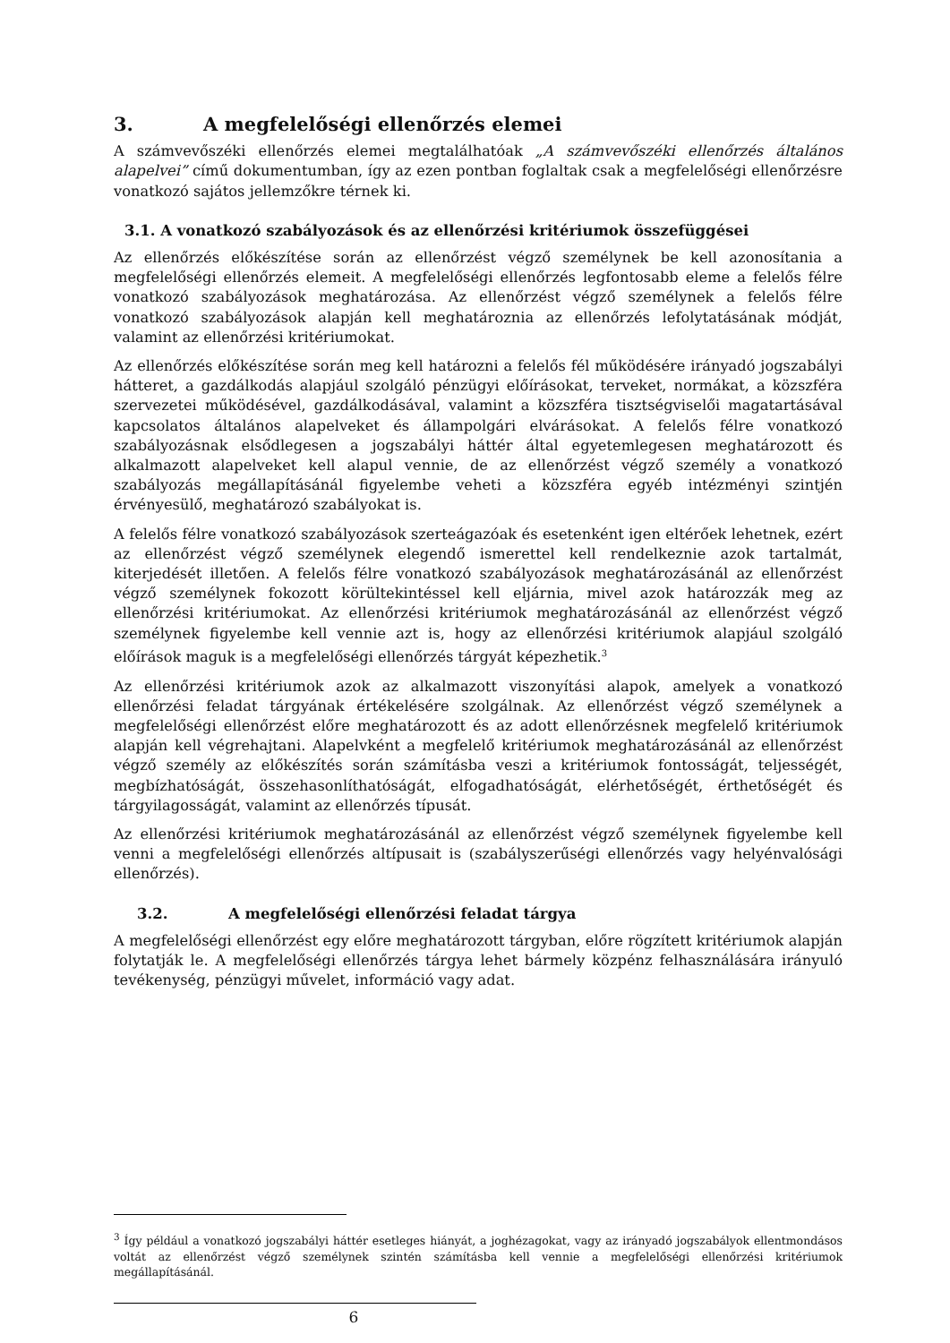3. A megfelelőségi ellenőrzés elemei
A számvevőszéki ellenőrzés elemei megtalálhatóak „A számvevőszéki ellenőrzés általános alapelvei” című dokumentumban, így az ezen pontban foglaltak csak a megfelelőségi ellenőrzésre vonatkozó sajátos jellemzőkre térnek ki.
3.1. A vonatkozó szabályozások és az ellenőrzési kritériumok összefüggései
Az ellenőrzés előkészítése során az ellenőrzést végző személynek be kell azonosítania a megfelelőségi ellenőrzés elemeit. A megfelelőségi ellenőrzés legfontosabb eleme a felelős félre vonatkozó szabályozások meghatározása. Az ellenőrzést végző személynek a felelős félre vonatkozó szabályozások alapján kell meghatároznia az ellenőrzés lefolytatásának módját, valamint az ellenőrzési kritériumokat.
Az ellenőrzés előkészítése során meg kell határozni a felelős fél működésére irányadó jogszabályi hátteret, a gazdálkodás alapjául szolgáló pénzügyi előírásokat, terveket, normákat, a közszféra szervezetei működésével, gazdálkodásával, valamint a közszféra tisztségviselői magatartásával kapcsolatos általános alapelveket és állampolgári elvárásokat. A felelős félre vonatkozó szabályozásnak elsődlegesen a jogszabályi háttér által egyetemlegesen meghatározott és alkalmazott alapelveket kell alapul vennie, de az ellenőrzést végző személy a vonatkozó szabályozás megállapításánál figyelembe veheti a közszféra egyéb intézményi szintjén érvényesülő, meghatározó szabályokat is.
A felelős félre vonatkozó szabályozások szerteágazóak és esetenként igen eltérőek lehetnek, ezért az ellenőrzést végző személynek elegendő ismerettel kell rendelkeznie azok tartalmát, kiterjedését illetően. A felelős félre vonatkozó szabályozások meghatározásánál az ellenőrzést végző személynek fokozott körültekintéssel kell eljárnia, mivel azok határozzák meg az ellenőrzési kritériumokat. Az ellenőrzési kritériumok meghatározásánál az ellenőrzést végző személynek figyelembe kell vennie azt is, hogy az ellenőrzési kritériumok alapjául szolgáló előírások maguk is a megfelelőségi ellenőrzés tárgyát képezhetik.<sup>3</sup>
Az ellenőrzési kritériumok azok az alkalmazott viszonyítási alapok, amelyek a vonatkozó ellenőrzési feladat tárgyának értékelésére szolgálnak. Az ellenőrzést végző személynek a megfelelőségi ellenőrzést előre meghatározott és az adott ellenőrzésnek megfelelő kritériumok alapján kell végrehajtani. Alapelvként a megfelelő kritériumok meghatározásánál az ellenőrzést végző személy az előkészítés során számításba veszi a kritériumok fontosságát, teljességét, megbízhatóságát, összehasonlíthatóságát, elfogadhatóságát, elérhetőségét, érthetőségét és tárgyilagosságát, valamint az ellenőrzés típusát.
Az ellenőrzési kritériumok meghatározásánál az ellenőrzést végző személynek figyelembe kell venni a megfelelőségi ellenőrzés altípusait is (szabályszerűségi ellenőrzés vagy helyénvalósági ellenőrzés).
3.2. A megfelelőségi ellenőrzési feladat tárgya
A megfelelőségi ellenőrzést egy előre meghatározott tárgyban, előre rögzített kritériumok alapján folytatják le. A megfelelőségi ellenőrzés tárgya lehet bármely közpénz felhasználására irányuló tevékenység, pénzügyi művelet, információ vagy adat.
<sup>3</sup> Így például a vonatkozó jogszabályi háttér esetleges hiányát, a joghézagokat, vagy az irányadó jogszabályok ellentmondásos voltát az ellenőrzést végző személynek szintén számításba kell vennie a megfelelőségi ellenőrzési kritériumok megállapításánál.
6